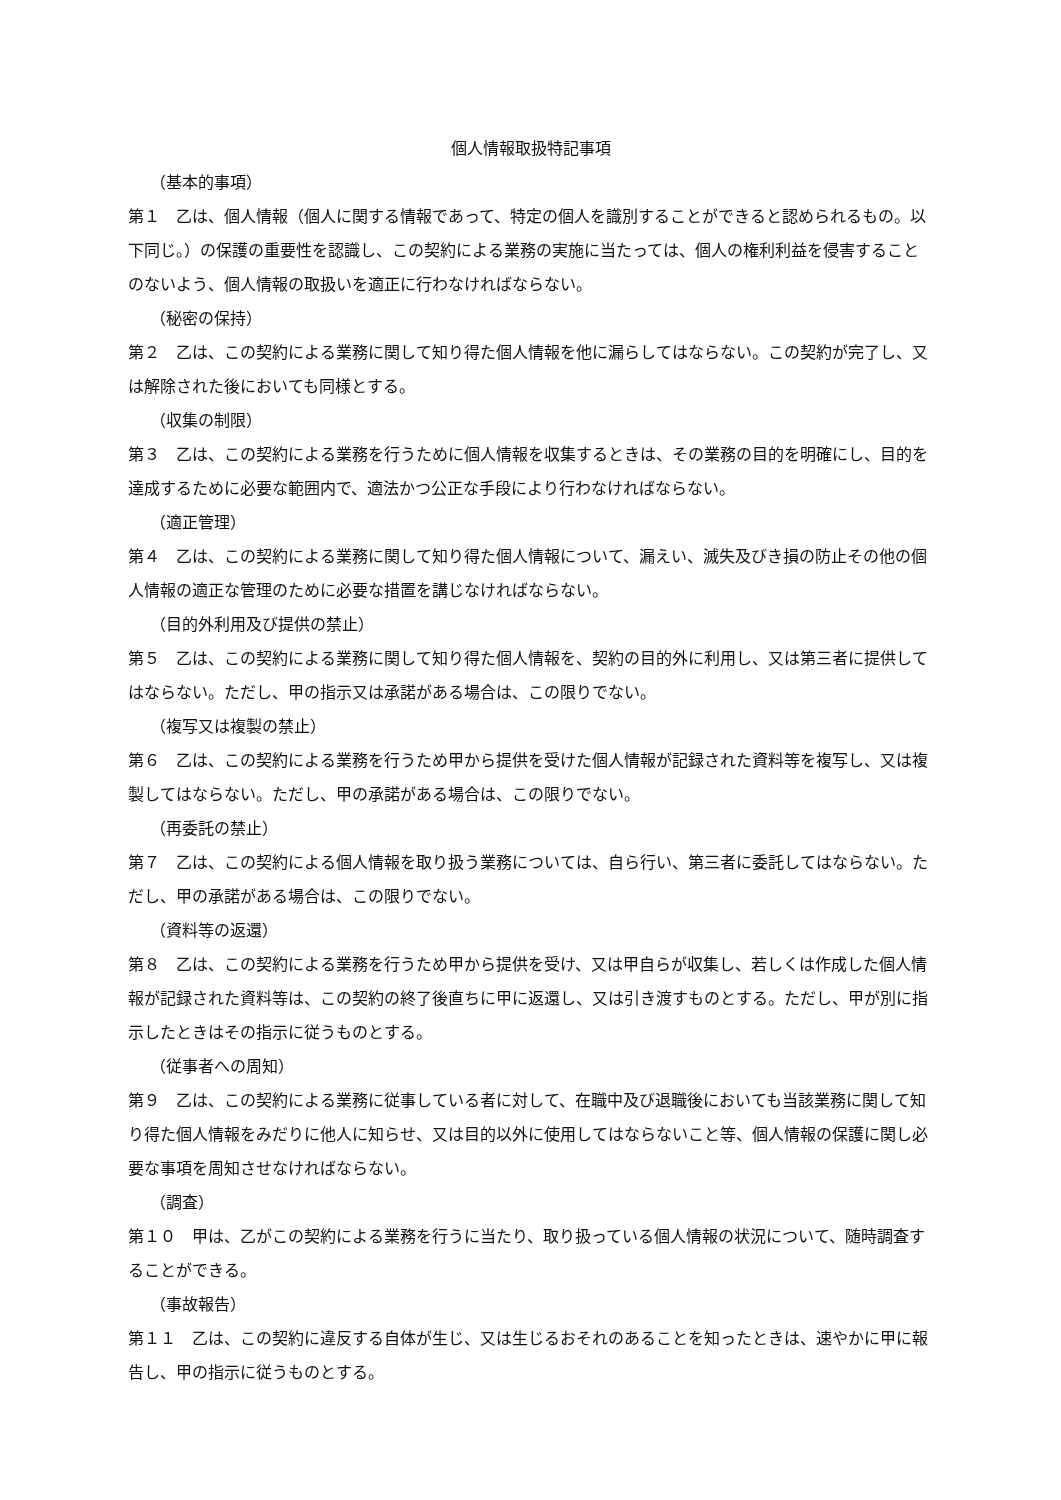個人情報取扱特記事項
（基本的事項）
第１　乙は、個人情報（個人に関する情報であって、特定の個人を識別することができると認められるもの。以下同じ。）の保護の重要性を認識し、この契約による業務の実施に当たっては、個人の権利利益を侵害することのないよう、個人情報の取扱いを適正に行わなければならない。
（秘密の保持）
第２　乙は、この契約による業務に関して知り得た個人情報を他に漏らしてはならない。この契約が完了し、又は解除された後においても同様とする。
（収集の制限）
第３　乙は、この契約による業務を行うために個人情報を収集するときは、その業務の目的を明確にし、目的を達成するために必要な範囲内で、適法かつ公正な手段により行わなければならない。
（適正管理）
第４　乙は、この契約による業務に関して知り得た個人情報について、漏えい、滅失及びき損の防止その他の個人情報の適正な管理のために必要な措置を講じなければならない。
（目的外利用及び提供の禁止）
第５　乙は、この契約による業務に関して知り得た個人情報を、契約の目的外に利用し、又は第三者に提供してはならない。ただし、甲の指示又は承諾がある場合は、この限りでない。
（複写又は複製の禁止）
第６　乙は、この契約による業務を行うため甲から提供を受けた個人情報が記録された資料等を複写し、又は複製してはならない。ただし、甲の承諾がある場合は、この限りでない。
（再委託の禁止）
第７　乙は、この契約による個人情報を取り扱う業務については、自ら行い、第三者に委託してはならない。ただし、甲の承諾がある場合は、この限りでない。
（資料等の返還）
第８　乙は、この契約による業務を行うため甲から提供を受け、又は甲自らが収集し、若しくは作成した個人情報が記録された資料等は、この契約の終了後直ちに甲に返還し、又は引き渡すものとする。ただし、甲が別に指示したときはその指示に従うものとする。
（従事者への周知）
第９　乙は、この契約による業務に従事している者に対して、在職中及び退職後においても当該業務に関して知り得た個人情報をみだりに他人に知らせ、又は目的以外に使用してはならないこと等、個人情報の保護に関し必要な事項を周知させなければならない。
（調査）
第１０　甲は、乙がこの契約による業務を行うに当たり、取り扱っている個人情報の状況について、随時調査することができる。
（事故報告）
第１１　乙は、この契約に違反する自体が生じ、又は生じるおそれのあることを知ったときは、速やかに甲に報告し、甲の指示に従うものとする。